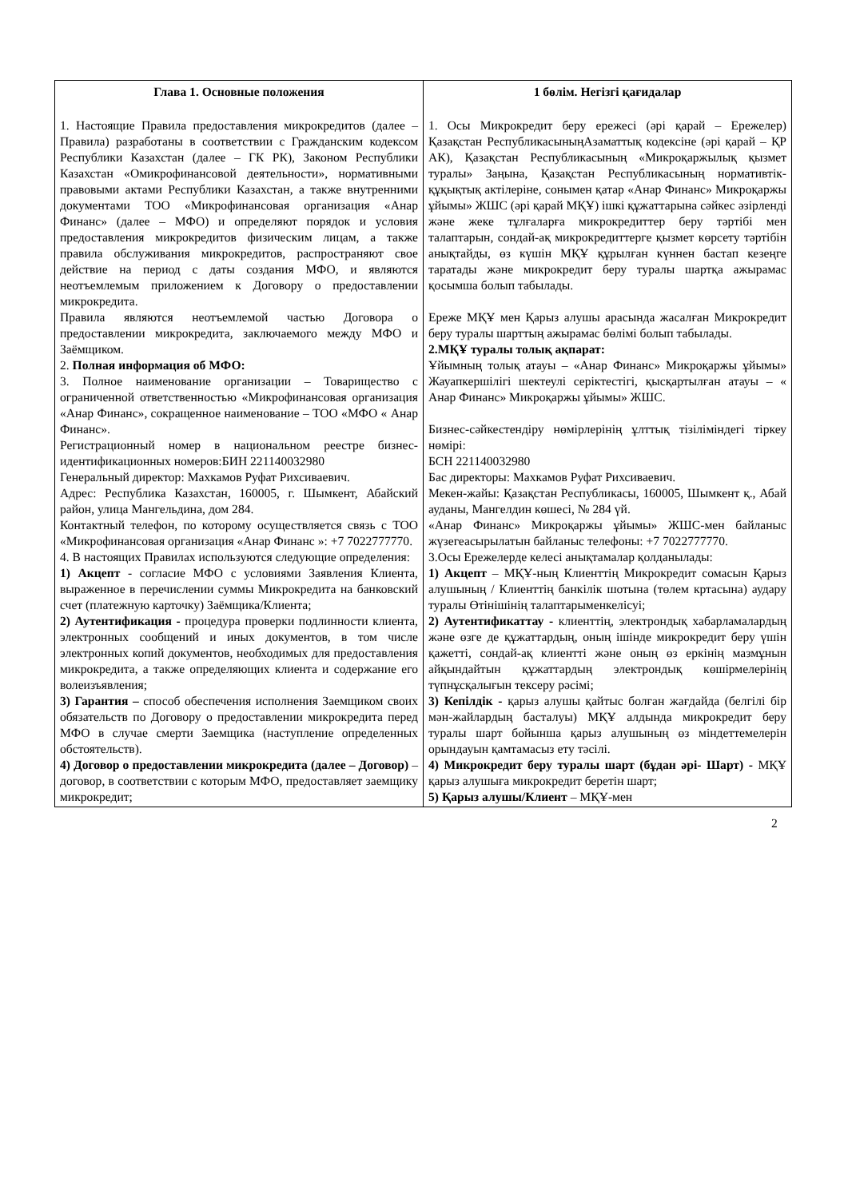| Глава 1. Основные положения 1. Настоящие Правила предоставления микрокредитов (далее – Правила) разработаны в соответствии с Гражданским кодексом Республики Казахстан (далее – ГК РК), Законом Республики Казахстан «Омикрофинансовой деятельности», нормативными правовыми актами Республики Казахстан, а также внутренними документами ТОО «Микрофинансовая организация «Анар Финанс» (далее – МФО) и определяют порядок и условия предоставления микрокредитов физическим лицам, а также правила обслуживания микрокредитов, распространяют свое действие на период с даты создания МФО, и являются неотъемлемым приложением к Договору о предоставлении микрокредита. Правила являются неотъемлемой частью Договора о предоставлении микрокредита, заключаемого между МФО и Заёмщиком. 2. Полная информация об МФО: 3. Полное наименование организации – Товарищество с ограниченной ответственностью «Микрофинансовая организация «Анар Финанс», сокращенное наименование – ТОО «МФО « Анар Финанс». Регистрационный номер в национальном реестре бизнес-идентификационных номеров:БИН 221140032980 Генеральный директор: Махкамов Руфат Рихсиваевич. Адрес: Республика Казахстан, 160005, г. Шымкент, Абайский район, улица Мангельдина, дом 284. Контактный телефон, по которому осуществляется связь с ТОО «Микрофинансовая организация «Анар Финанс »: +7 7022777770. 4. В настоящих Правилах используются следующие определения: 1) Акцепт - согласие МФО с условиями Заявления Клиента, выраженное в перечислении суммы Микрокредита на банковский счет (платежную карточку) Заёмщика/Клиента; 2) Аутентификация - процедура проверки подлинности клиента, электронных сообщений и иных документов, в том числе электронных копий документов, необходимых для предоставления микрокредита, а также определяющих клиента и содержание его волеизъявления; 3) Гарантия – способ обеспечения исполнения Заемщиком своих обязательств по Договору о предоставлении микрокредита перед МФО в случае смерти Заемщика (наступление определенных обстоятельств). 4) Договор о предоставлении микрокредита (далее – Договор) – договор, в соответствии с которым МФО, предоставляет заемщику микрокредит; | 1 бөлім. Негізгі қағидалар 1. Осы Микрокредит беру ережесі (әрі қарай – Ережелер) Қазақстан РеспубликасыныңАзаматтық кодексіне (әрі қарай – ҚР АК), Қазақстан Республикасының «Микроқаржылық қызмет туралы» Заңына, Қазақстан Республикасының нормативтік- құқықтық актілеріне, сонымен қатар «Анар Финанс» Микроқаржы ұйымы» ЖШС (әрі қарай МҚҰ) ішкі құжаттарына сәйкес әзірленді және жеке тұлғаларға микрокредиттер беру тәртібі мен талаптарын, сондай-ақ микрокредиттерге қызмет көрсету тәртібін анықтайды, өз күшін МҚҰ құрылған күннен бастап кезеңге таратады және микрокредит беру туралы шартқа ажырамас қосымша болып табылады. Ереже МҚҰ мен Қарыз алушы арасында жасалған Микрокредит беру туралы шарттың ажырамас бөлімі болып табылады. 2.МҚҰ туралы толық ақпарат: Ұйымның толық атауы – «Анар Финанс» Микроқаржы ұйымы» Жауапкершілігі шектеулі серіктестігі, қысқартылған атауы – « Анар Финанс» Микроқаржы ұйымы» ЖШС. Бизнес-сәйкестендіру нөмірлерінің ұлттық тізіліміндегі тіркеу нөмірі: БСН 221140032980 Бас директоры: Махкамов Руфат Рихсиваевич. Мекен-жайы: Қазақстан Республикасы, 160005, Шымкент қ., Абай ауданы, Мангелдин көшесі, № 284 үй. «Анар Финанс» Микроқаржы ұйымы» ЖШС-мен байланыс жүзегеасырылатын байланыс телефоны: +7 7022777770. 3.Осы Ережелерде келесі анықтамалар қолданылады: 1) Акцепт – МҚҰ-ның Клиенттің Микрокредит сомасын Қарыз алушының / Клиенттің банкілік шотына (төлем кртасына) аудару туралы Өтінішінің талаптарыменкелісуі; 2) Аутентификаттау - клиенттің, электрондық хабарламалардың және өзге де құжаттардың, оның ішінде микрокредит беру үшін қажетті, сондай-ақ клиентті және оның өз еркінің мазмұнын айқындайтын құжаттардың электрондық көшірмелерінің түпнұсқалығын тексеру рәсімі; 3) Кепілдік - қарыз алушы қайтыс болған жағдайда (белгілі бір мән-жайлардың басталуы) МҚҰ алдында микрокредит беру туралы шарт бойынша қарыз алушының өз міндеттемелерін орындауын қамтамасыз ету тәсілі. 4) Микрокредит беру туралы шарт (бұдан әрі- Шарт) - МҚҰ қарыз алушыға микрокредит беретін шарт; 5) Қарыз алушы/Клиент – МҚҰ-мен |
2